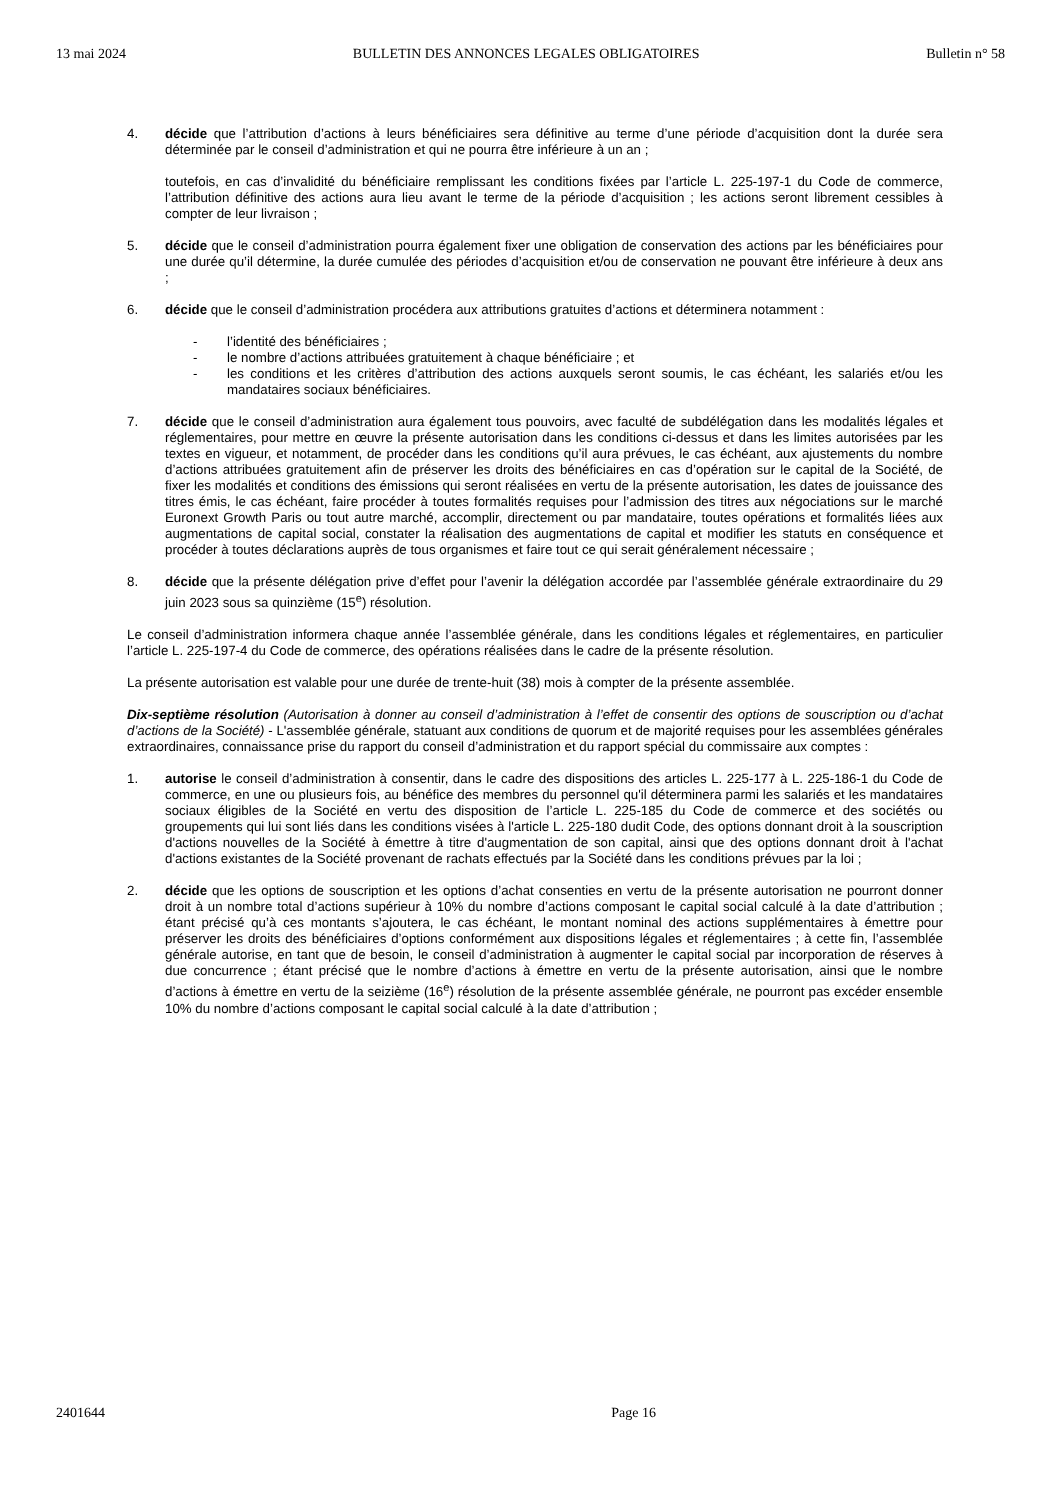13 mai 2024 BULLETIN DES ANNONCES LEGALES OBLIGATOIRES Bulletin n° 58
4. décide que l’attribution d’actions à leurs bénéficiaires sera définitive au terme d’une période d’acquisition dont la durée sera déterminée par le conseil d’administration et qui ne pourra être inférieure à un an ;
toutefois, en cas d’invalidité du bénéficiaire remplissant les conditions fixées par l’article L. 225-197-1 du Code de commerce, l’attribution définitive des actions aura lieu avant le terme de la période d’acquisition ; les actions seront librement cessibles à compter de leur livraison ;
5. décide que le conseil d’administration pourra également fixer une obligation de conservation des actions par les bénéficiaires pour une durée qu’il détermine, la durée cumulée des périodes d’acquisition et/ou de conservation ne pouvant être inférieure à deux ans ;
6. décide que le conseil d’administration procédera aux attributions gratuites d’actions et déterminera notamment :
- l’identité des bénéficiaires ;
- le nombre d’actions attribuées gratuitement à chaque bénéficiaire ; et
- les conditions et les critères d’attribution des actions auxquels seront soumis, le cas échéant, les salariés et/ou les mandataires sociaux bénéficiaires.
7. décide que le conseil d’administration aura également tous pouvoirs, avec faculté de subdélégation dans les modalités légales et réglementaires, pour mettre en œuvre la présente autorisation dans les conditions ci-dessus et dans les limites autorisées par les textes en vigueur, et notamment, de procéder dans les conditions qu’il aura prévues, le cas échéant, aux ajustements du nombre d’actions attribuées gratuitement afin de préserver les droits des bénéficiaires en cas d’opération sur le capital de la Société, de fixer les modalités et conditions des émissions qui seront réalisées en vertu de la présente autorisation, les dates de jouissance des titres émis, le cas échéant, faire procéder à toutes formalités requises pour l’admission des titres aux négociations sur le marché Euronext Growth Paris ou tout autre marché, accomplir, directement ou par mandataire, toutes opérations et formalités liées aux augmentations de capital social, constater la réalisation des augmentations de capital et modifier les statuts en conséquence et procéder à toutes déclarations auprès de tous organismes et faire tout ce qui serait généralement nécessaire ;
8. décide que la présente délégation prive d’effet pour l’avenir la délégation accordée par l’assemblée générale extraordinaire du 29 juin 2023 sous sa quinzième (15<sup>e</sup>) résolution.
Le conseil d’administration informera chaque année l’assemblée générale, dans les conditions légales et réglementaires, en particulier l’article L. 225-197-4 du Code de commerce, des opérations réalisées dans le cadre de la présente résolution.
La présente autorisation est valable pour une durée de trente-huit (38) mois à compter de la présente assemblée.
Dix-septième résolution (Autorisation à donner au conseil d’administration à l’effet de consentir des options de souscription ou d’achat d’actions de la Société) - L'assemblée générale, statuant aux conditions de quorum et de majorité requises pour les assemblées générales extraordinaires, connaissance prise du rapport du conseil d’administration et du rapport spécial du commissaire aux comptes :
1. autorise le conseil d’administration à consentir, dans le cadre des dispositions des articles L. 225-177 à L. 225-186-1 du Code de commerce, en une ou plusieurs fois, au bénéfice des membres du personnel qu'il déterminera parmi les salariés et les mandataires sociaux éligibles de la Société en vertu des disposition de l’article L. 225-185 du Code de commerce et des sociétés ou groupements qui lui sont liés dans les conditions visées à l'article L. 225-180 dudit Code, des options donnant droit à la souscription d'actions nouvelles de la Société à émettre à titre d'augmentation de son capital, ainsi que des options donnant droit à l'achat d'actions existantes de la Société provenant de rachats effectués par la Société dans les conditions prévues par la loi ;
2. décide que les options de souscription et les options d’achat consenties en vertu de la présente autorisation ne pourront donner droit à un nombre total d’actions supérieur à 10% du nombre d’actions composant le capital social calculé à la date d’attribution ; étant précisé qu’à ces montants s’ajoutera, le cas échéant, le montant nominal des actions supplémentaires à émettre pour préserver les droits des bénéficiaires d’options conformément aux dispositions légales et réglementaires ; à cette fin, l’assemblée générale autorise, en tant que de besoin, le conseil d’administration à augmenter le capital social par incorporation de réserves à due concurrence ; étant précisé que le nombre d’actions à émettre en vertu de la présente autorisation, ainsi que le nombre d’actions à émettre en vertu de la seizième (16<sup>e</sup>) résolution de la présente assemblée générale, ne pourront pas excéder ensemble 10% du nombre d’actions composant le capital social calculé à la date d’attribution ;
2401644 Page 16